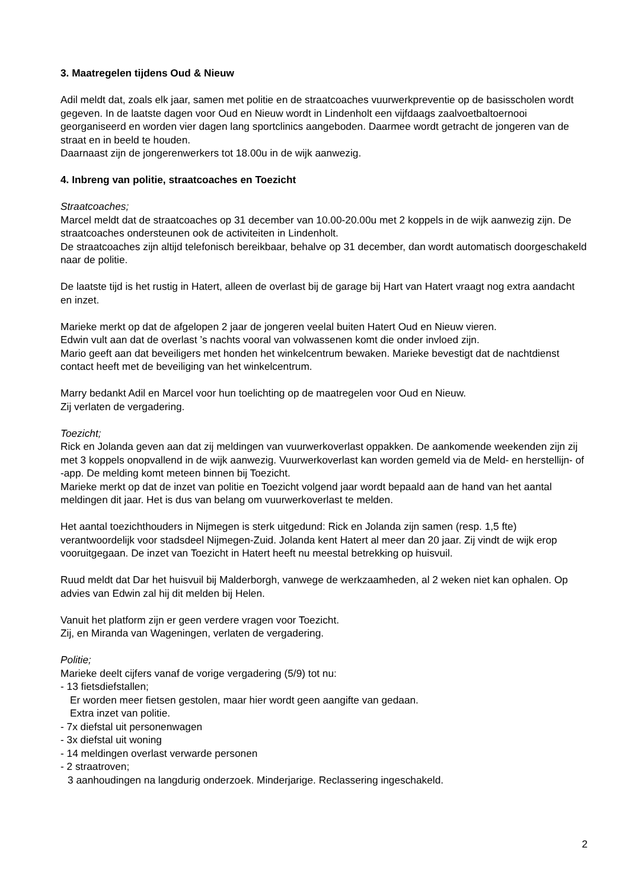3. Maatregelen tijdens Oud & Nieuw
Adil meldt dat, zoals elk jaar, samen met politie en de straatcoaches vuurwerkpreventie op de basisscholen wordt gegeven. In de laatste dagen voor Oud en Nieuw wordt in Lindenholt een vijfdaags zaalvoetbaltoernooi georganiseerd en worden vier dagen lang sportclinics aangeboden. Daarmee wordt getracht de jongeren van de straat en in beeld te houden.
Daarnaast zijn de jongerenwerkers tot 18.00u in de wijk aanwezig.
4. Inbreng van politie, straatcoaches en Toezicht
Straatcoaches;
Marcel meldt dat de straatcoaches op 31 december van 10.00-20.00u met 2 koppels in de wijk aanwezig zijn. De straatcoaches ondersteunen ook de activiteiten in Lindenholt.
De straatcoaches zijn altijd telefonisch bereikbaar, behalve op 31 december, dan wordt automatisch doorgeschakeld naar de politie.
De laatste tijd is het rustig in Hatert, alleen de overlast bij de garage bij Hart van Hatert vraagt nog extra aandacht en inzet.
Marieke merkt op dat de afgelopen 2 jaar de jongeren veelal buiten Hatert Oud en Nieuw vieren.
Edwin vult aan dat de overlast ’s nachts vooral van volwassenen komt die onder invloed zijn.
Mario geeft aan dat beveiligers met honden het winkelcentrum bewaken. Marieke bevestigt dat de nachtdienst contact heeft met de beveiliging van het winkelcentrum.
Marry bedankt Adil en Marcel voor hun toelichting op de maatregelen voor Oud en Nieuw.
Zij verlaten de vergadering.
Toezicht;
Rick en Jolanda geven aan dat zij meldingen van vuurwerkoverlast oppakken. De aankomende weekenden zijn zij met 3 koppels onopvallend in de wijk aanwezig. Vuurwerkoverlast kan worden gemeld via de Meld- en herstellijn- of -app. De melding komt meteen binnen bij Toezicht.
Marieke merkt op dat de inzet van politie en Toezicht volgend jaar wordt bepaald aan de hand van het aantal meldingen dit jaar. Het is dus van belang om vuurwerkoverlast te melden.
Het aantal toezichthouders in Nijmegen is sterk uitgedund: Rick en Jolanda zijn samen (resp. 1,5 fte) verantwoordelijk voor stadsdeel Nijmegen-Zuid. Jolanda kent Hatert al meer dan 20 jaar. Zij vindt de wijk erop vooruitgegaan. De inzet van Toezicht in Hatert heeft nu meestal betrekking op huisvuil.
Ruud meldt dat Dar het huisvuil bij Malderborgh, vanwege de werkzaamheden, al 2 weken niet kan ophalen. Op advies van Edwin zal hij dit melden bij Helen.
Vanuit het platform zijn er geen verdere vragen voor Toezicht.
Zij, en Miranda van Wageningen, verlaten de vergadering.
Politie;
Marieke deelt cijfers vanaf de vorige vergadering (5/9) tot nu:
- 13 fietsdiefstallen;
Er worden meer fietsen gestolen, maar hier wordt geen aangifte van gedaan.
Extra inzet van politie.
- 7x diefstal uit personenwagen
- 3x diefstal uit woning
- 14 meldingen overlast verwarde personen
- 2 straatroven;
3 aanhoudingen na langdurig onderzoek. Minderjarige. Reclassering ingeschakeld.
2